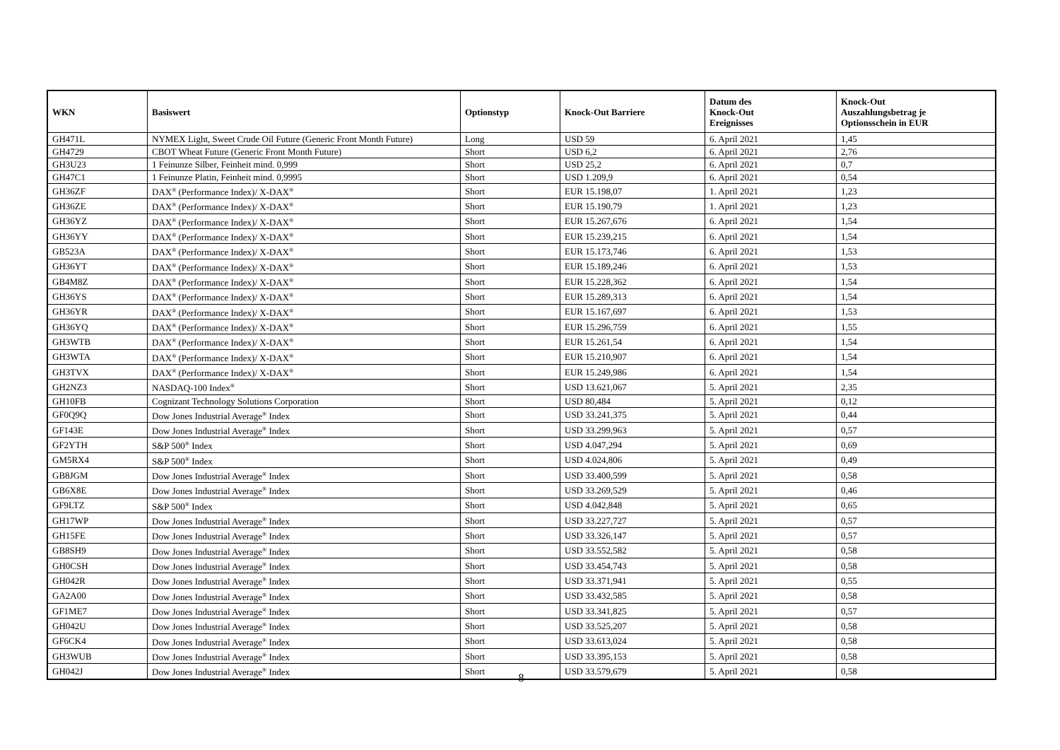| WKN | Basiswert | Optionstyp | Knock-Out Barriere | Datum des Knock-Out Ereignisses | Knock-Out Auszahlungsbetrag je Optionsschein in EUR |
| --- | --- | --- | --- | --- | --- |
| GH471L | NYMEX Light, Sweet Crude Oil Future (Generic Front Month Future) | Long | USD 59 | 6. April 2021 | 1,45 |
| GH4729 | CBOT Wheat Future (Generic Front Month Future) | Short | USD 6,2 | 6. April 2021 | 2,76 |
| GH3U23 | 1 Feinunze Silber, Feinheit mind. 0,999 | Short | USD 25,2 | 6. April 2021 | 0,7 |
| GH47C1 | 1 Feinunze Platin, Feinheit mind. 0,9995 | Short | USD 1.209,9 | 6. April 2021 | 0,54 |
| GH36ZF | DAX<sup>®</sup> (Performance Index)/ X-DAX<sup>®</sup> | Short | EUR 15.198,07 | 1. April 2021 | 1,23 |
| GH36ZE | DAX<sup>®</sup> (Performance Index)/ X-DAX<sup>®</sup> | Short | EUR 15.190,79 | 1. April 2021 | 1,23 |
| GH36YZ | DAX<sup>®</sup> (Performance Index)/ X-DAX<sup>®</sup> | Short | EUR 15.267,676 | 6. April 2021 | 1,54 |
| GH36YY | DAX<sup>®</sup> (Performance Index)/ X-DAX<sup>®</sup> | Short | EUR 15.239,215 | 6. April 2021 | 1,54 |
| GB523A | DAX<sup>®</sup> (Performance Index)/ X-DAX<sup>®</sup> | Short | EUR 15.173,746 | 6. April 2021 | 1,53 |
| GH36YT | DAX<sup>®</sup> (Performance Index)/ X-DAX<sup>®</sup> | Short | EUR 15.189,246 | 6. April 2021 | 1,53 |
| GB4M8Z | DAX<sup>®</sup> (Performance Index)/ X-DAX<sup>®</sup> | Short | EUR 15.228,362 | 6. April 2021 | 1,54 |
| GH36YS | DAX<sup>®</sup> (Performance Index)/ X-DAX<sup>®</sup> | Short | EUR 15.289,313 | 6. April 2021 | 1,54 |
| GH36YR | DAX<sup>®</sup> (Performance Index)/ X-DAX<sup>®</sup> | Short | EUR 15.167,697 | 6. April 2021 | 1,53 |
| GH36YQ | DAX<sup>®</sup> (Performance Index)/ X-DAX<sup>®</sup> | Short | EUR 15.296,759 | 6. April 2021 | 1,55 |
| GH3WTB | DAX<sup>®</sup> (Performance Index)/ X-DAX<sup>®</sup> | Short | EUR 15.261,54 | 6. April 2021 | 1,54 |
| GH3WTA | DAX<sup>®</sup> (Performance Index)/ X-DAX<sup>®</sup> | Short | EUR 15.210,907 | 6. April 2021 | 1,54 |
| GH3TVX | DAX<sup>®</sup> (Performance Index)/ X-DAX<sup>®</sup> | Short | EUR 15.249,986 | 6. April 2021 | 1,54 |
| GH2NZ3 | NASDAQ-100 Index<sup>®</sup> | Short | USD 13.621,067 | 5. April 2021 | 2,35 |
| GH10FB | Cognizant Technology Solutions Corporation | Short | USD 80,484 | 5. April 2021 | 0,12 |
| GF0Q9Q | Dow Jones Industrial Average<sup>®</sup> Index | Short | USD 33.241,375 | 5. April 2021 | 0,44 |
| GF143E | Dow Jones Industrial Average<sup>®</sup> Index | Short | USD 33.299,963 | 5. April 2021 | 0,57 |
| GF2YTH | S&P 500<sup>®</sup> Index | Short | USD 4.047,294 | 5. April 2021 | 0,69 |
| GM5RX4 | S&P 500<sup>®</sup> Index | Short | USD 4.024,806 | 5. April 2021 | 0,49 |
| GB8JGM | Dow Jones Industrial Average<sup>®</sup> Index | Short | USD 33.400,599 | 5. April 2021 | 0,58 |
| GB6X8E | Dow Jones Industrial Average<sup>®</sup> Index | Short | USD 33.269,529 | 5. April 2021 | 0,46 |
| GF9LTZ | S&P 500<sup>®</sup> Index | Short | USD 4.042,848 | 5. April 2021 | 0,65 |
| GH17WP | Dow Jones Industrial Average<sup>®</sup> Index | Short | USD 33.227,727 | 5. April 2021 | 0,57 |
| GH15FE | Dow Jones Industrial Average<sup>®</sup> Index | Short | USD 33.326,147 | 5. April 2021 | 0,57 |
| GB8SH9 | Dow Jones Industrial Average<sup>®</sup> Index | Short | USD 33.552,582 | 5. April 2021 | 0,58 |
| GH0CSH | Dow Jones Industrial Average<sup>®</sup> Index | Short | USD 33.454,743 | 5. April 2021 | 0,58 |
| GH042R | Dow Jones Industrial Average<sup>®</sup> Index | Short | USD 33.371,941 | 5. April 2021 | 0,55 |
| GA2A00 | Dow Jones Industrial Average<sup>®</sup> Index | Short | USD 33.432,585 | 5. April 2021 | 0,58 |
| GF1ME7 | Dow Jones Industrial Average<sup>®</sup> Index | Short | USD 33.341,825 | 5. April 2021 | 0,57 |
| GH042U | Dow Jones Industrial Average<sup>®</sup> Index | Short | USD 33.525,207 | 5. April 2021 | 0,58 |
| GF6CK4 | Dow Jones Industrial Average<sup>®</sup> Index | Short | USD 33.613,024 | 5. April 2021 | 0,58 |
| GH3WUB | Dow Jones Industrial Average<sup>®</sup> Index | Short | USD 33.395,153 | 5. April 2021 | 0,58 |
| GH042J | Dow Jones Industrial Average<sup>®</sup> Index | Short | USD 33.579,679 | 5. April 2021 | 0,58 |
8